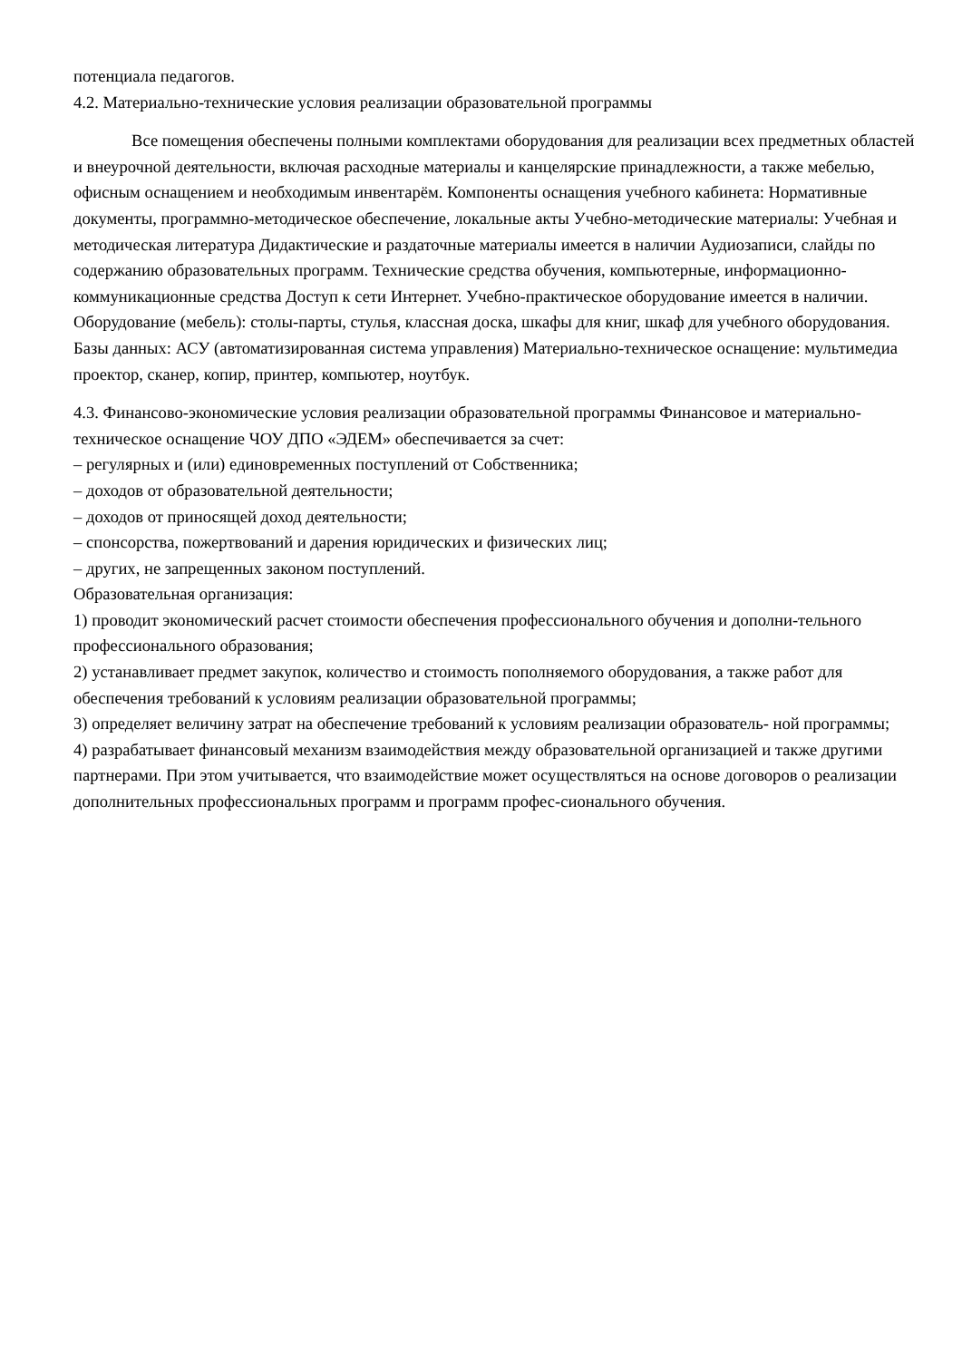потенциала педагогов.
4.2. Материально-технические условия реализации образовательной программы
Все помещения обеспечены полными комплектами оборудования для реализации всех предметных областей и внеурочной деятельности, включая расходные материалы и канцелярские принадлежности, а также мебелью, офисным оснащением и необходимым инвентарём. Компоненты оснащения учебного кабинета: Нормативные документы, программно-методическое обеспечение, локальные акты Учебно-методические материалы: Учебная и методическая литература Дидактические и раздаточные материалы имеется в наличии Аудиозаписи, слайды по содержанию образовательных программ. Технические средства обучения, компьютерные, информационно-коммуникационные средства Доступ к сети Интернет. Учебно-практическое оборудование имеется в наличии. Оборудование (мебель): столы-парты, стулья, классная доска, шкафы для книг, шкаф для учебного оборудования. Базы данных: АСУ (автоматизированная система управления) Материально-техническое оснащение: мультимедиа проектор, сканер, копир, принтер, компьютер, ноутбук.
4.3. Финансово-экономические условия реализации образовательной программы Финансовое и материально-техническое оснащение ЧОУ ДПО «ЭДЕМ» обеспечивается за счет:
– регулярных и (или) единовременных поступлений от Собственника;
– доходов от образовательной деятельности;
– доходов от приносящей доход деятельности;
– спонсорства, пожертвований и дарения юридических и физических лиц;
– других, не запрещенных законом поступлений.
Образовательная организация:
1) проводит экономический расчет стоимости обеспечения профессионального обучения и дополни-тельного профессионального образования;
2) устанавливает предмет закупок, количество и стоимость пополняемого оборудования, а также работ для обеспечения требований к условиям реализации образовательной программы;
3) определяет величину затрат на обеспечение требований к условиям реализации образователь- ной программы;
4) разрабатывает финансовый механизм взаимодействия между образовательной организацией и также другими партнерами. При этом учитывается, что взаимодействие может осуществляться на основе договоров о реализации дополнительных профессиональных программ и программ профес-сионального обучения.